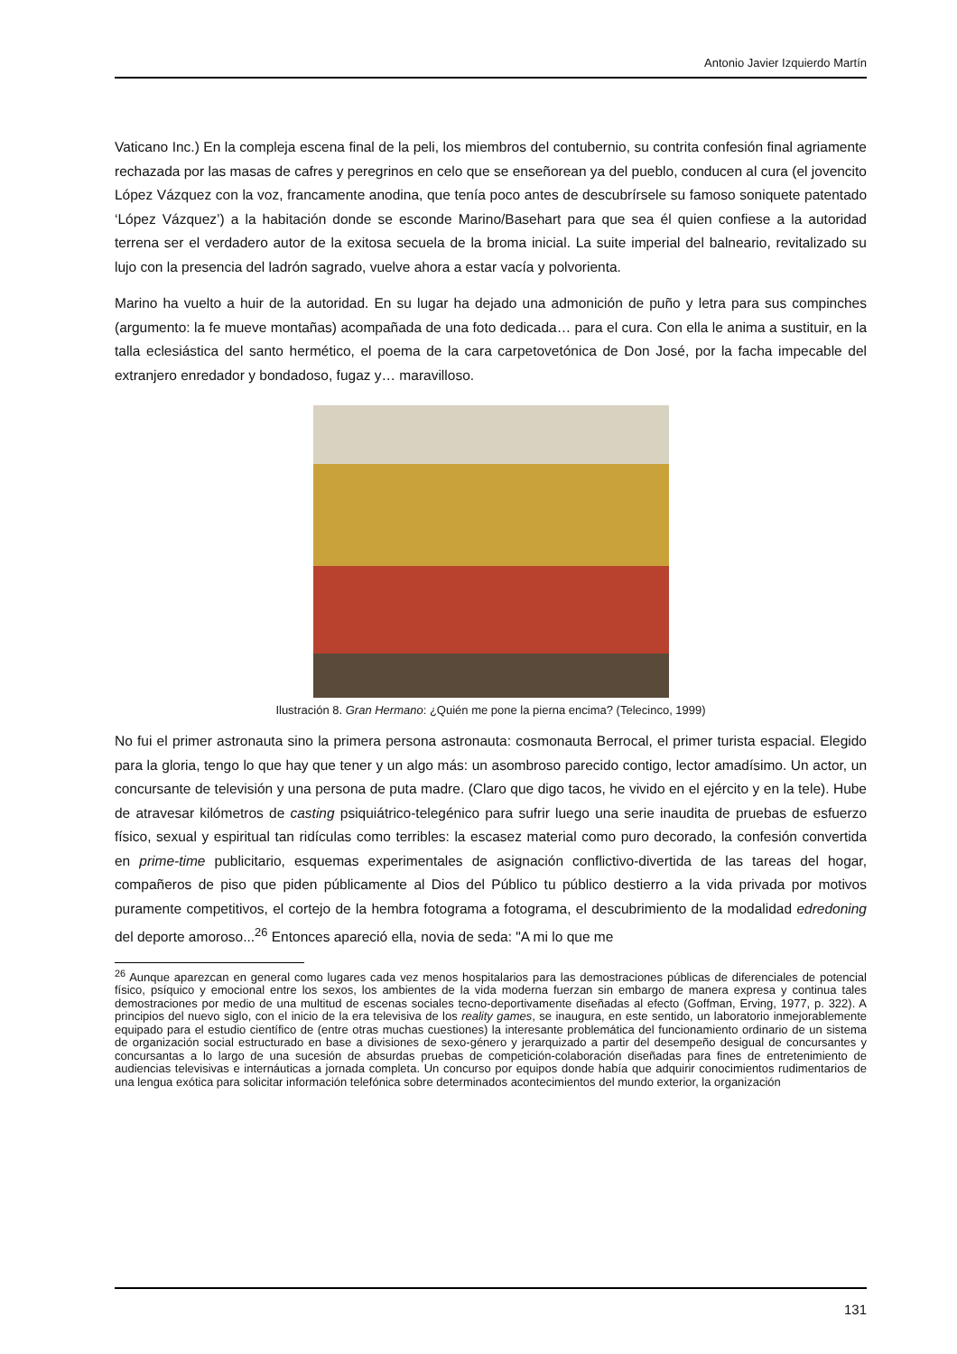Antonio Javier Izquierdo Martín
Vaticano Inc.) En la compleja escena final de la peli, los miembros del contubernio, su contrita confesión final agriamente rechazada por las masas de cafres y peregrinos en celo que se enseñorean ya del pueblo, conducen al cura (el jovencito López Vázquez con la voz, francamente anodina, que tenía poco antes de descubrírsele su famoso soniquete patentado ‘López Vázquez’) a la habitación donde se esconde Marino/Basehart para que sea él quien confiese a la autoridad terrena ser el verdadero autor de la exitosa secuela de la broma inicial. La suite imperial del balneario, revitalizado su lujo con la presencia del ladrón sagrado, vuelve ahora a estar vacía y polvorienta.
Marino ha vuelto a huir de la autoridad. En su lugar ha dejado una admonición de puño y letra para sus compinches (argumento: la fe mueve montañas) acompañada de una foto dedicada… para el cura. Con ella le anima a sustituir, en la talla eclesiástica del santo hermético, el poema de la cara carpetovetónica de Don José, por la facha impecable del extranjero enredador y bondadoso, fugaz y… maravilloso.
Ilustración 8. Gran Hermano: ¿Quién me pone la pierna encima? (Telecinco, 1999)
No fui el primer astronauta sino la primera persona astronauta: cosmonauta Berrocal, el primer turista espacial. Elegido para la gloria, tengo lo que hay que tener y un algo más: un asombroso parecido contigo, lector amadísimo. Un actor, un concursante de televisión y una persona de puta madre. (Claro que digo tacos, he vivido en el ejército y en la tele). Hube de atravesar kilómetros de casting psiquiátrico-telegénico para sufrir luego una serie inaudita de pruebas de esfuerzo físico, sexual y espiritual tan ridículas como terribles: la escasez material como puro decorado, la confesión convertida en prime-time publicitario, esquemas experimentales de asignación conflictivo-divertida de las tareas del hogar, compañeros de piso que piden públicamente al Dios del Público tu público destierro a la vida privada por motivos puramente competitivos, el cortejo de la hembra fotograma a fotograma, el descubrimiento de la modalidad edredoning del deporte amoroso...<sup>26</sup> Entonces apareció ella, novia de seda: "A mi lo que me
<sup>26</sup> Aunque aparezcan en general como lugares cada vez menos hospitalarios para las demostraciones públicas de diferenciales de potencial físico, psíquico y emocional entre los sexos, los ambientes de la vida moderna fuerzan sin embargo de manera expresa y continua tales demostraciones por medio de una multitud de escenas sociales tecno-deportivamente diseñadas al efecto (Goffman, Erving, 1977, p. 322). A principios del nuevo siglo, con el inicio de la era televisiva de los reality games, se inaugura, en este sentido, un laboratorio inmejorablemente equipado para el estudio científico de (entre otras muchas cuestiones) la interesante problemática del funcionamiento ordinario de un sistema de organización social estructurado en base a divisiones de sexo-género y jerarquizado a partir del desempeño desigual de concursantes y concursantas a lo largo de una sucesión de absurdas pruebas de competición-colaboración diseñadas para fines de entretenimiento de audiencias televisivas e internáuticas a jornada completa. Un concurso por equipos donde había que adquirir conocimientos rudimentarios de una lengua exótica para solicitar información telefónica sobre determinados acontecimientos del mundo exterior, la organización
131